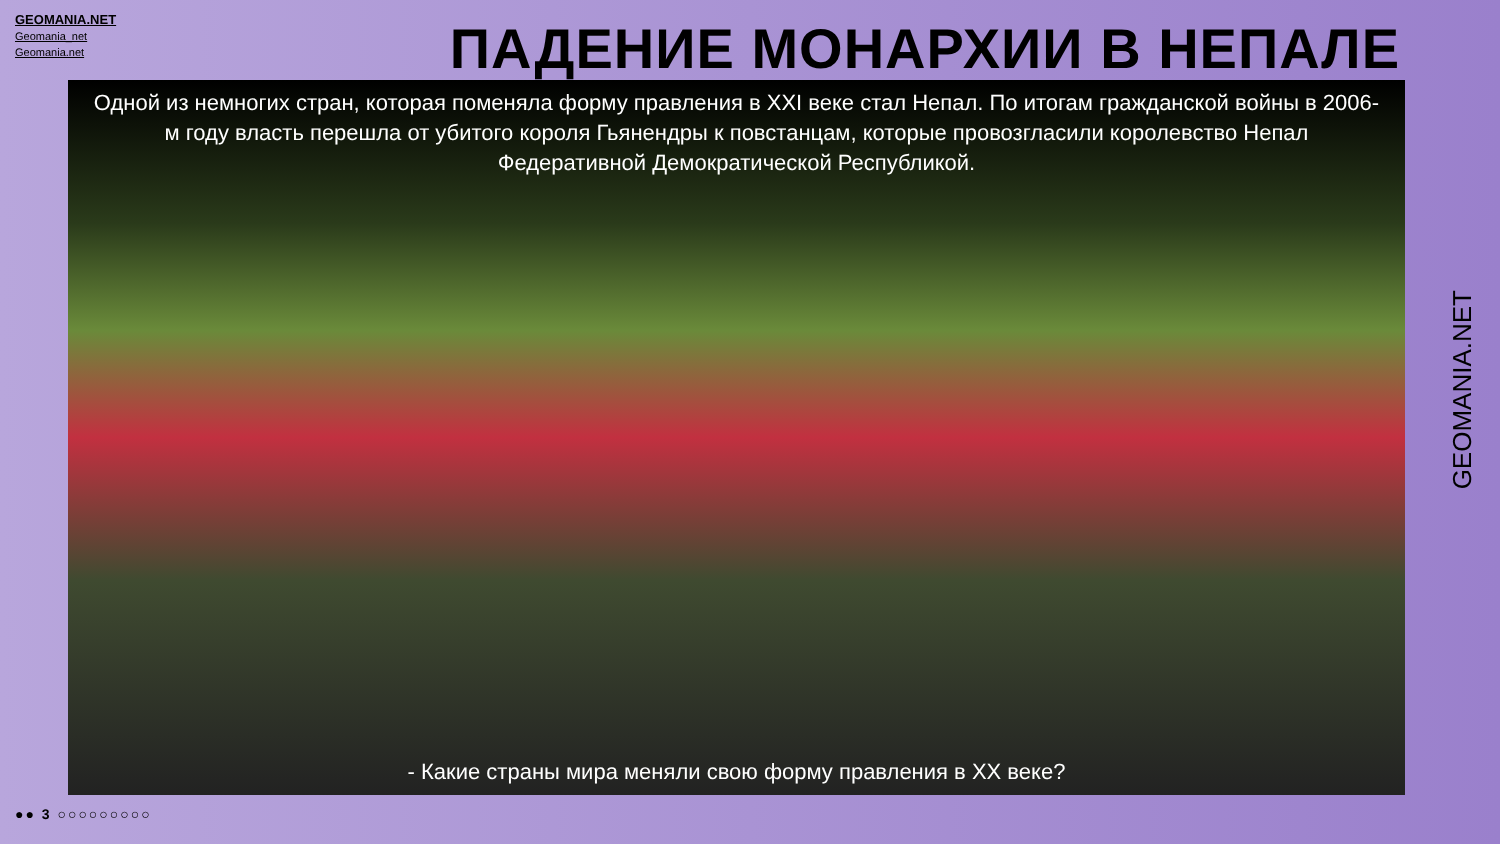GEOMANIA.NET
Geomania_net
Geomania.net
ПАДЕНИЕ МОНАРХИИ В НЕПАЛЕ
Одной из немногих стран, которая поменяла форму правления в XXI веке стал Непал. По итогам гражданской войны в 2006-м году власть перешла от убитого короля Гьянендры к повстанцам, которые провозгласили королевство Непал Федеративной Демократической Республикой.
- Какие страны мира меняли свою форму правления в XX веке?
GEOMANIA.NET
●● 3 ○○○○○○○○○